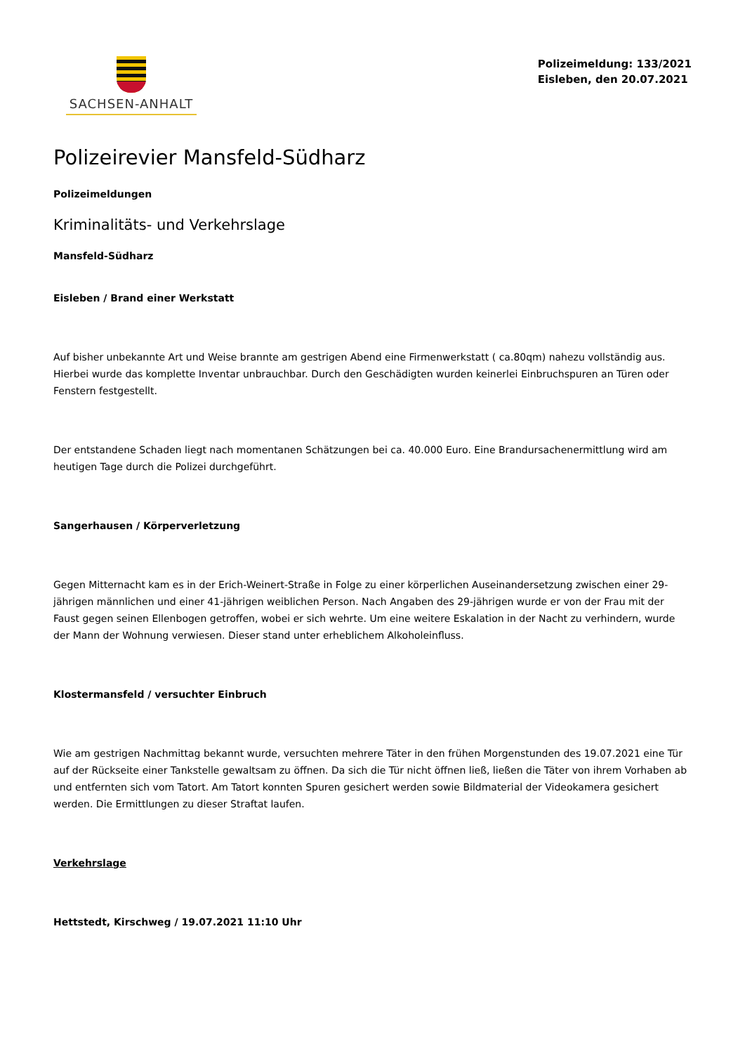SACHSEN-ANHALT
Polizeimeldung: 133/2021
Eisleben, den 20.07.2021
Polizeirevier Mansfeld-Südharz
Polizeimeldungen
Kriminalitäts- und Verkehrslage
Mansfeld-Südharz
Eisleben / Brand einer Werkstatt
Auf bisher unbekannte Art und Weise brannte am gestrigen Abend eine Firmenwerkstatt ( ca.80qm) nahezu vollständig aus. Hierbei wurde das komplette Inventar unbrauchbar. Durch den Geschädigten wurden keinerlei Einbruchspuren an Türen oder Fenstern festgestellt.
Der entstandene Schaden liegt nach momentanen Schätzungen bei ca. 40.000 Euro. Eine Brandursachenermittlung wird am heutigen Tage durch die Polizei durchgeführt.
Sangerhausen / Körperverletzung
Gegen Mitternacht kam es in der Erich-Weinert-Straße in Folge zu einer körperlichen Auseinandersetzung zwischen einer 29-jährigen männlichen und einer 41-jährigen weiblichen Person. Nach Angaben des 29-jährigen wurde er von der Frau mit der Faust gegen seinen Ellenbogen getroffen, wobei er sich wehrte. Um eine weitere Eskalation in der Nacht zu verhindern, wurde der Mann der Wohnung verwiesen. Dieser stand unter erheblichem Alkoholeinfluss.
Klostermansfeld / versuchter Einbruch
Wie am gestrigen Nachmittag bekannt wurde, versuchten mehrere Täter in den frühen Morgenstunden des 19.07.2021 eine Tür auf der Rückseite einer Tankstelle gewaltsam zu öffnen. Da sich die Tür nicht öffnen ließ, ließen die Täter von ihrem Vorhaben ab und entfernten sich vom Tatort. Am Tatort konnten Spuren gesichert werden sowie Bildmaterial der Videokamera gesichert werden. Die Ermittlungen zu dieser Straftat laufen.
Verkehrslage
Hettstedt, Kirschweg / 19.07.2021 11:10 Uhr